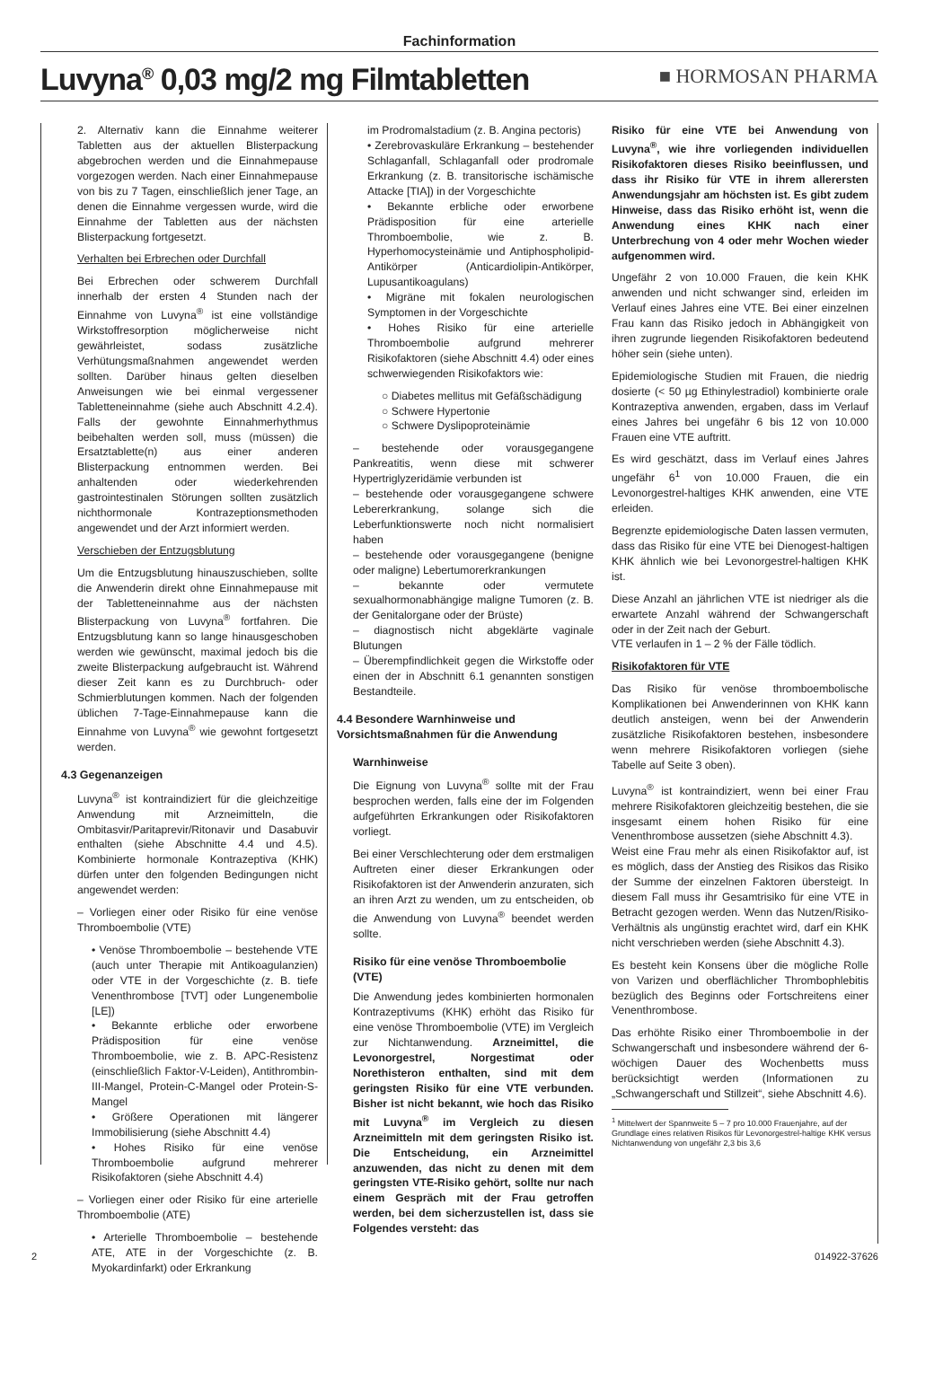Fachinformation
Luvyna<sup>®</sup> 0,03 mg/2 mg Filmtabletten
■ HORMOSAN PHARMA
2. Alternativ kann die Einnahme weiterer Tabletten aus der aktuellen Blisterpackung abgebrochen werden und die Einnahmepause vorgezogen werden. Nach einer Einnahmepause von bis zu 7 Tagen, einschließlich jener Tage, an denen die Einnahme vergessen wurde, wird die Einnahme der Tabletten aus der nächsten Blisterpackung fortgesetzt.
Verhalten bei Erbrechen oder Durchfall
Bei Erbrechen oder schwerem Durchfall innerhalb der ersten 4 Stunden nach der Einnahme von Luvyna<sup>®</sup> ist eine vollständige Wirkstoffresorption möglicherweise nicht gewährleistet, sodass zusätzliche Verhütungsmaßnahmen angewendet werden sollten. Darüber hinaus gelten dieselben Anweisungen wie bei einmal vergessener Tabletteneinnahme (siehe auch Abschnitt 4.2.4). Falls der gewohnte Einnahmerhythmus beibehalten werden soll, muss (müssen) die Ersatztablette(n) aus einer anderen Blisterpackung entnommen werden. Bei anhaltenden oder wiederkehrenden gastrointestinalen Störungen sollten zusätzlich nichthormonale Kontrazeptionsmethoden angewendet und der Arzt informiert werden.
Verschieben der Entzugsblutung
Um die Entzugsblutung hinauszuschieben, sollte die Anwenderin direkt ohne Einnahmepause mit der Tabletteneinnahme aus der nächsten Blisterpackung von Luvyna<sup>®</sup> fortfahren. Die Entzugsblutung kann so lange hinausgeschoben werden wie gewünscht, maximal jedoch bis die zweite Blisterpackung aufgebraucht ist. Während dieser Zeit kann es zu Durchbruch- oder Schmierblutungen kommen. Nach der folgenden üblichen 7-Tage-Einnahmepause kann die Einnahme von Luvyna<sup>®</sup> wie gewohnt fortgesetzt werden.
4.3 Gegenanzeigen
Luvyna<sup>®</sup> ist kontraindiziert für die gleichzeitige Anwendung mit Arzneimitteln, die Ombitasvir/Paritaprevir/Ritonavir und Dasabuvir enthalten (siehe Abschnitte 4.4 und 4.5). Kombinierte hormonale Kontrazeptiva (KHK) dürfen unter den folgenden Bedingungen nicht angewendet werden:
– Vorliegen einer oder Risiko für eine venöse Thromboembolie (VTE)
• Venöse Thromboembolie – bestehende VTE (auch unter Therapie mit Antikoagulanzien) oder VTE in der Vorgeschichte (z. B. tiefe Venenthrombose [TVT] oder Lungenembolie [LE])
• Bekannte erbliche oder erworbene Prädisposition für eine venöse Thromboembolie, wie z. B. APC-Resistenz (einschließlich Faktor-V-Leiden), Antithrombin-III-Mangel, Protein-C-Mangel oder Protein-S-Mangel
• Größere Operationen mit längerer Immobilisierung (siehe Abschnitt 4.4)
• Hohes Risiko für eine venöse Thromboembolie aufgrund mehrerer Risikofaktoren (siehe Abschnitt 4.4)
– Vorliegen einer oder Risiko für eine arterielle Thromboembolie (ATE)
• Arterielle Thromboembolie – bestehende ATE, ATE in der Vorgeschichte (z. B. Myokardinfarkt) oder Erkrankung
im Prodromalstadium (z. B. Angina pectoris)
• Zerebrovaskuläre Erkrankung – bestehender Schlaganfall, Schlaganfall oder prodromale Erkrankung (z. B. transitorische ischämische Attacke [TIA]) in der Vorgeschichte
• Bekannte erbliche oder erworbene Prädisposition für eine arterielle Thromboembolie, wie z. B. Hyperhomocysteinämie und Antiphospholipid-Antikörper (Anticardiolipin-Antikörper, Lupusantikoagulans)
• Migräne mit fokalen neurologischen Symptomen in der Vorgeschichte
• Hohes Risiko für eine arterielle Thromboembolie aufgrund mehrerer Risikofaktoren (siehe Abschnitt 4.4) oder eines schwerwiegenden Risikofaktors wie:
○ Diabetes mellitus mit Gefäßschädigung
○ Schwere Hypertonie
○ Schwere Dyslipoproteinämie
– bestehende oder vorausgegangene Pankreatitis, wenn diese mit schwerer Hypertriglyzeridämie verbunden ist
– bestehende oder vorausgegangene schwere Lebererkrankung, solange sich die Leberfunktionswerte noch nicht normalisiert haben
– bestehende oder vorausgegangene (benigne oder maligne) Lebertumorerkrankungen
– bekannte oder vermutete sexualhormonabhängige maligne Tumoren (z. B. der Genitalorgane oder der Brüste)
– diagnostisch nicht abgeklärte vaginale Blutungen
– Überempfindlichkeit gegen die Wirkstoffe oder einen der in Abschnitt 6.1 genannten sonstigen Bestandteile.
4.4 Besondere Warnhinweise und Vorsichtsmaßnahmen für die Anwendung
Warnhinweise
Die Eignung von Luvyna<sup>®</sup> sollte mit der Frau besprochen werden, falls eine der im Folgenden aufgeführten Erkrankungen oder Risikofaktoren vorliegt.
Bei einer Verschlechterung oder dem erstmaligen Auftreten einer dieser Erkrankungen oder Risikofaktoren ist der Anwenderin anzuraten, sich an ihren Arzt zu wenden, um zu entscheiden, ob die Anwendung von Luvyna<sup>®</sup> beendet werden sollte.
Risiko für eine venöse Thromboembolie (VTE)
Die Anwendung jedes kombinierten hormonalen Kontrazeptivums (KHK) erhöht das Risiko für eine venöse Thromboembolie (VTE) im Vergleich zur Nichtanwendung. Arzneimittel, die Levonorgestrel, Norgestimat oder Norethisteron enthalten, sind mit dem geringsten Risiko für eine VTE verbunden. Bisher ist nicht bekannt, wie hoch das Risiko mit Luvyna<sup>®</sup> im Vergleich zu diesen Arzneimitteln mit dem geringsten Risiko ist. Die Entscheidung, ein Arzneimittel anzuwenden, das nicht zu denen mit dem geringsten VTE-Risiko gehört, sollte nur nach einem Gespräch mit der Frau getroffen werden, bei dem sicherzustellen ist, dass sie Folgendes versteht: das
Risiko für eine VTE bei Anwendung von Luvyna<sup>®</sup>, wie ihre vorliegenden individuellen Risikofaktoren dieses Risiko beeinflussen, und dass ihr Risiko für VTE in ihrem allerersten Anwendungsjahr am höchsten ist. Es gibt zudem Hinweise, dass das Risiko erhöht ist, wenn die Anwendung eines KHK nach einer Unterbrechung von 4 oder mehr Wochen wieder aufgenommen wird.
Ungefähr 2 von 10.000 Frauen, die kein KHK anwenden und nicht schwanger sind, erleiden im Verlauf eines Jahres eine VTE. Bei einer einzelnen Frau kann das Risiko jedoch in Abhängigkeit von ihren zugrunde liegenden Risikofaktoren bedeutend höher sein (siehe unten).
Epidemiologische Studien mit Frauen, die niedrig dosierte (< 50 µg Ethinylestradiol) kombinierte orale Kontrazeptiva anwenden, ergaben, dass im Verlauf eines Jahres bei ungefähr 6 bis 12 von 10.000 Frauen eine VTE auftritt.
Es wird geschätzt, dass im Verlauf eines Jahres ungefähr 6<sup>1</sup> von 10.000 Frauen, die ein Levonorgestrel-haltiges KHK anwenden, eine VTE erleiden.
Begrenzte epidemiologische Daten lassen vermuten, dass das Risiko für eine VTE bei Dienogest-haltigen KHK ähnlich wie bei Levonorgestrel-haltigen KHK ist.
Diese Anzahl an jährlichen VTE ist niedriger als die erwartete Anzahl während der Schwangerschaft oder in der Zeit nach der Geburt.
VTE verlaufen in 1 – 2 % der Fälle tödlich.
Risikofaktoren für VTE
Das Risiko für venöse thromboembolische Komplikationen bei Anwenderinnen von KHK kann deutlich ansteigen, wenn bei der Anwenderin zusätzliche Risikofaktoren bestehen, insbesondere wenn mehrere Risikofaktoren vorliegen (siehe Tabelle auf Seite 3 oben).
Luvyna<sup>®</sup> ist kontraindiziert, wenn bei einer Frau mehrere Risikofaktoren gleichzeitig bestehen, die sie insgesamt einem hohen Risiko für eine Venenthrombose aussetzen (siehe Abschnitt 4.3).
Weist eine Frau mehr als einen Risikofaktor auf, ist es möglich, dass der Anstieg des Risikos das Risiko der Summe der einzelnen Faktoren übersteigt. In diesem Fall muss ihr Gesamtrisiko für eine VTE in Betracht gezogen werden. Wenn das Nutzen/Risiko-Verhältnis als ungünstig erachtet wird, darf ein KHK nicht verschrieben werden (siehe Abschnitt 4.3).
Es besteht kein Konsens über die mögliche Rolle von Varizen und oberflächlicher Thrombophlebitis bezüglich des Beginns oder Fortschreitens einer Venenthrombose.
Das erhöhte Risiko einer Thromboembolie in der Schwangerschaft und insbesondere während der 6-wöchigen Dauer des Wochenbetts muss berücksichtigt werden (Informationen zu „Schwangerschaft und Stillzeit“, siehe Abschnitt 4.6).
<sup>1</sup> Mittelwert der Spannweite 5 – 7 pro 10.000 Frauenjahre, auf der Grundlage eines relativen Risikos für Levonorgestrel-haltige KHK versus Nichtanwendung von ungefähr 2,3 bis 3,6
2 014922-37626